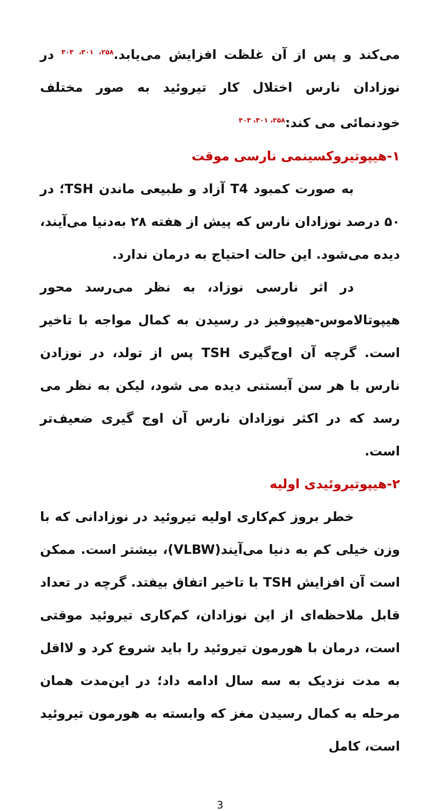می‌کند و پس از آن غلظت افزایش می‌یابد.<sup>۲۵۸، ۳۰۱، ۳۰۳</sup> در نوزادان نارس اختلال کار تیروئید به صور مختلف خودنمائی می کند:<sup>۲۵۸، ۳۰۱، ۳۰۳</sup>
۱-هیپوتیروکسینمی نارسی موقت
به صورت کمبود T4 آزاد و طبیعی ماندن TSH؛ در ۵۰ درصد نوزادان نارس که پیش از هفته ۲۸ به‌دنیا می‌آیند، دیده می‌شود. این حالت احتیاج به درمان ندارد.
در اثر نارسی نوزاد، به نظر می‌رسد محور هیپوتالاموس-هیپوفیز در رسیدن به کمال مواجه با تاخیر است. گرچه آن اوج‌گیری TSH پس از تولد، در نوزادن نارس با هر سن آبستنی دیده می شود، لیکن به نظر می رسد که در اکثر نوزادان نارس آن اوج گیری ضعیف‌تر است.
۲-هیپوتیروئیدی اولیه
خطر بروز کم‌کاری اولیه تیروئید در نوزادانی که با وزن خیلی کم به دنیا می‌آیند(VLBW)، بیشتر است. ممکن است آن افزایش TSH با تاخیر اتفاق بیفتد. گرچه در تعداد قابل ملاحظه‌ای از این نوزادان، کم‌کاری تیروئید موقتی است، درمان با هورمون تیروئید را باید شروع کرد و لااقل به مدت نزدیک به سه سال ادامه داد؛ در این‌مدت همان مرحله به کمال رسیدن مغز که وابسته به هورمون تیروئید است، کامل
3